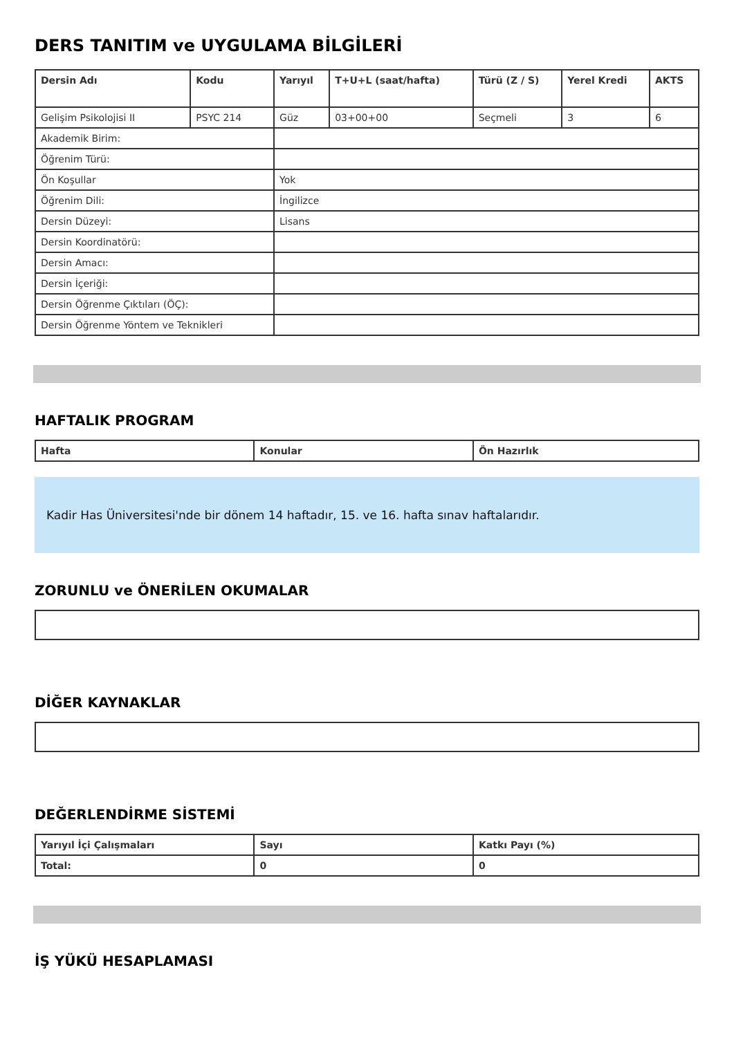DERS TANITIM ve UYGULAMA BİLGİLERİ
| Dersin Adı | Kodu | Yarıyıl | T+U+L (saat/hafta) | Türü (Z / S) | Yerel Kredi | AKTS |
| --- | --- | --- | --- | --- | --- | --- |
| Gelişim Psikolojisi II | PSYC 214 | Güz | 03+00+00 | Seçmeli | 3 | 6 |
| Akademik Birim: | | | | | | |
| Öğrenim Türü: | | | | | | |
| Ön Koşullar | | Yok | | | | |
| Öğrenim Dili: | | İngilizce | | | | |
| Dersin Düzeyi: | | Lisans | | | | |
| Dersin Koordinatörü: | | | | | | |
| Dersin Amacı: | | | | | | |
| Dersin İçeriği: | | | | | | |
| Dersin Öğrenme Çıktıları (ÖÇ): | | | | | | |
| Dersin Öğrenme Yöntem ve Teknikleri | | | | | | |
HAFTALIK PROGRAM
| Hafta | Konular | Ön Hazırlık |
| --- | --- | --- |
Kadir Has Üniversitesi'nde bir dönem 14 haftadır, 15. ve 16. hafta sınav haftalarıdır.
ZORUNLU ve ÖNERİLEN OKUMALAR
DİĞER KAYNAKLAR
DEĞERLENDİRME SİSTEMİ
| Yarıyıl İçi Çalışmaları | Sayı | Katkı Payı (%) |
| --- | --- | --- |
| Total: | 0 | 0 |
İŞ YÜKÜ HESAPLAMASI